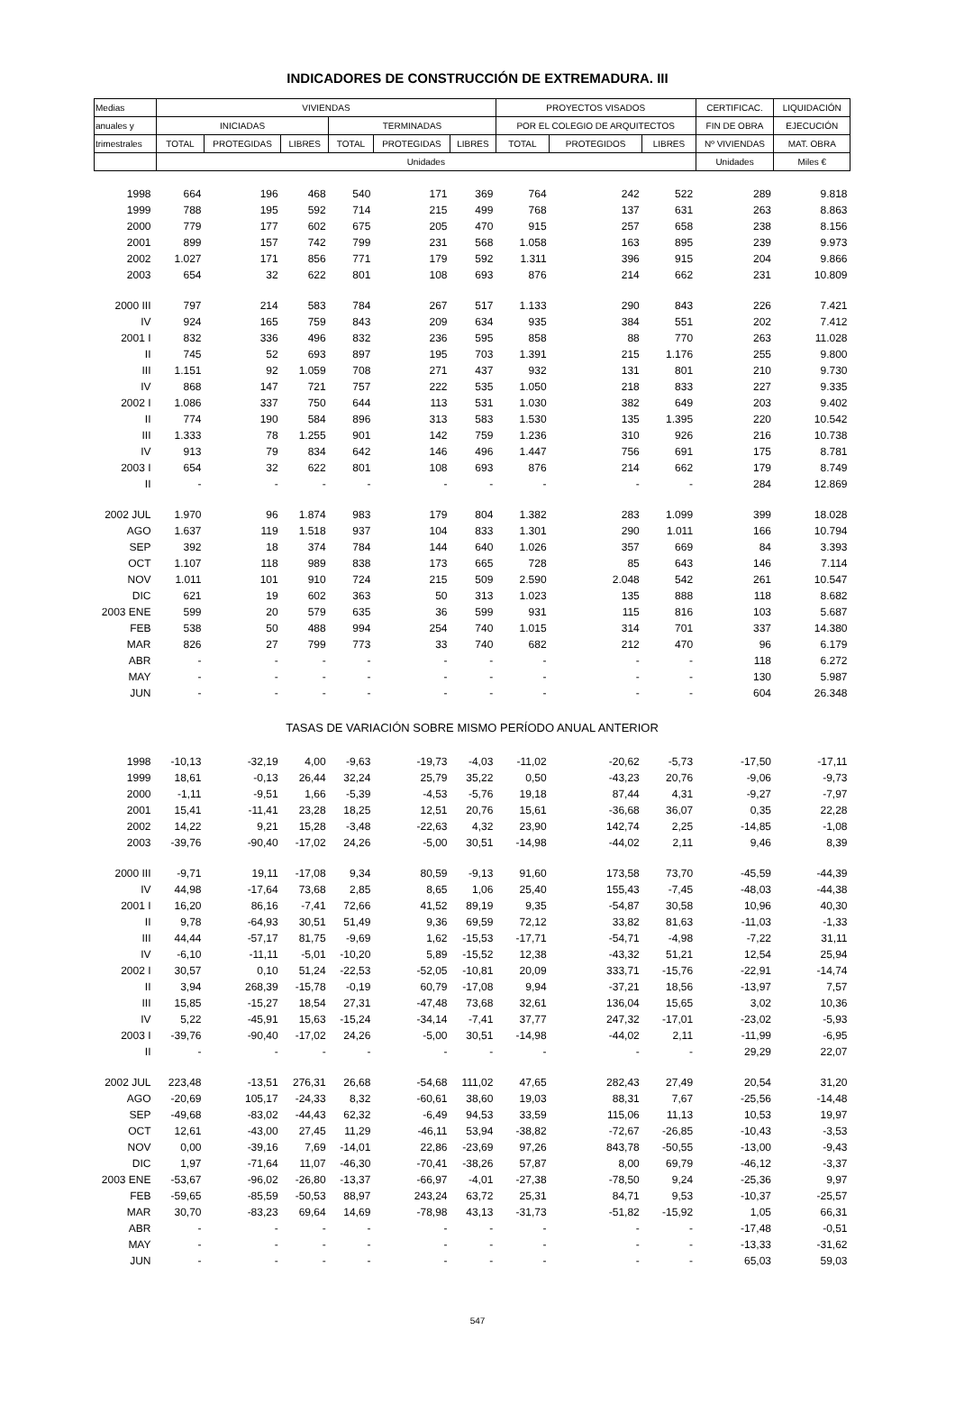INDICADORES DE CONSTRUCCIÓN DE EXTREMADURA. III
| Medias | VIVIENDAS | | | | | | PROYECTOS VISADOS | | | CERTIFICAC. | LIQUIDACIÓN |
| --- | --- | --- | --- | --- | --- | --- | --- | --- | --- | --- | --- |
| anuales y | INICIADAS | | | TERMINADAS | | | POR EL COLEGIO DE ARQUITECTOS | | | FIN DE OBRA | EJECUCIÓN |
| trimestrales | TOTAL | PROTEGIDAS | LIBRES | TOTAL | PROTEGIDAS | LIBRES | TOTAL | PROTEGIDOS | LIBRES | Nº VIVIENDAS | MAT. OBRA |
| | Unidades | | | | | | | | | Unidades | Miles € |
| 1998 | 664 | 196 | 468 | 540 | 171 | 369 | 764 | 242 | 522 | 289 | 9.818 |
| 1999 | 788 | 195 | 592 | 714 | 215 | 499 | 768 | 137 | 631 | 263 | 8.863 |
| 2000 | 779 | 177 | 602 | 675 | 205 | 470 | 915 | 257 | 658 | 238 | 8.156 |
| 2001 | 899 | 157 | 742 | 799 | 231 | 568 | 1.058 | 163 | 895 | 239 | 9.973 |
| 2002 | 1.027 | 171 | 856 | 771 | 179 | 592 | 1.311 | 396 | 915 | 204 | 9.866 |
| 2003 | 654 | 32 | 622 | 801 | 108 | 693 | 876 | 214 | 662 | 231 | 10.809 |
| 2000 III | 797 | 214 | 583 | 784 | 267 | 517 | 1.133 | 290 | 843 | 226 | 7.421 |
| IV | 924 | 165 | 759 | 843 | 209 | 634 | 935 | 384 | 551 | 202 | 7.412 |
| 2001 I | 832 | 336 | 496 | 832 | 236 | 595 | 858 | 88 | 770 | 263 | 11.028 |
| II | 745 | 52 | 693 | 897 | 195 | 703 | 1.391 | 215 | 1.176 | 255 | 9.800 |
| III | 1.151 | 92 | 1.059 | 708 | 271 | 437 | 932 | 131 | 801 | 210 | 9.730 |
| IV | 868 | 147 | 721 | 757 | 222 | 535 | 1.050 | 218 | 833 | 227 | 9.335 |
| 2002 I | 1.086 | 337 | 750 | 644 | 113 | 531 | 1.030 | 382 | 649 | 203 | 9.402 |
| II | 774 | 190 | 584 | 896 | 313 | 583 | 1.530 | 135 | 1.395 | 220 | 10.542 |
| III | 1.333 | 78 | 1.255 | 901 | 142 | 759 | 1.236 | 310 | 926 | 216 | 10.738 |
| IV | 913 | 79 | 834 | 642 | 146 | 496 | 1.447 | 756 | 691 | 175 | 8.781 |
| 2003 I | 654 | 32 | 622 | 801 | 108 | 693 | 876 | 214 | 662 | 179 | 8.749 |
| II | - | - | - | - | - | - | - | - | - | 284 | 12.869 |
| 2002 JUL | 1.970 | 96 | 1.874 | 983 | 179 | 804 | 1.382 | 283 | 1.099 | 399 | 18.028 |
| AGO | 1.637 | 119 | 1.518 | 937 | 104 | 833 | 1.301 | 290 | 1.011 | 166 | 10.794 |
| SEP | 392 | 18 | 374 | 784 | 144 | 640 | 1.026 | 357 | 669 | 84 | 3.393 |
| OCT | 1.107 | 118 | 989 | 838 | 173 | 665 | 728 | 85 | 643 | 146 | 7.114 |
| NOV | 1.011 | 101 | 910 | 724 | 215 | 509 | 2.590 | 2.048 | 542 | 261 | 10.547 |
| DIC | 621 | 19 | 602 | 363 | 50 | 313 | 1.023 | 135 | 888 | 118 | 8.682 |
| 2003 ENE | 599 | 20 | 579 | 635 | 36 | 599 | 931 | 115 | 816 | 103 | 5.687 |
| FEB | 538 | 50 | 488 | 994 | 254 | 740 | 1.015 | 314 | 701 | 337 | 14.380 |
| MAR | 826 | 27 | 799 | 773 | 33 | 740 | 682 | 212 | 470 | 96 | 6.179 |
| ABR | - | - | - | - | - | - | - | - | - | 118 | 6.272 |
| MAY | - | - | - | - | - | - | - | - | - | 130 | 5.987 |
| JUN | - | - | - | - | - | - | - | - | - | 604 | 26.348 |
| TASAS DE VARIACIÓN SOBRE MISMO PERÍODO ANUAL ANTERIOR | | | | | | | | | | | |
| 1998 | -10,13 | -32,19 | 4,00 | -9,63 | -19,73 | -4,03 | -11,02 | -20,62 | -5,73 | -17,50 | -17,11 |
| 1999 | 18,61 | -0,13 | 26,44 | 32,24 | 25,79 | 35,22 | 0,50 | -43,23 | 20,76 | -9,06 | -9,73 |
| 2000 | -1,11 | -9,51 | 1,66 | -5,39 | -4,53 | -5,76 | 19,18 | 87,44 | 4,31 | -9,27 | -7,97 |
| 2001 | 15,41 | -11,41 | 23,28 | 18,25 | 12,51 | 20,76 | 15,61 | -36,68 | 36,07 | 0,35 | 22,28 |
| 2002 | 14,22 | 9,21 | 15,28 | -3,48 | -22,63 | 4,32 | 23,90 | 142,74 | 2,25 | -14,85 | -1,08 |
| 2003 | -39,76 | -90,40 | -17,02 | 24,26 | -5,00 | 30,51 | -14,98 | -44,02 | 2,11 | 9,46 | 8,39 |
| 2000 III | -9,71 | 19,11 | -17,08 | 9,34 | 80,59 | -9,13 | 91,60 | 173,58 | 73,70 | -45,59 | -44,39 |
| IV | 44,98 | -17,64 | 73,68 | 2,85 | 8,65 | 1,06 | 25,40 | 155,43 | -7,45 | -48,03 | -44,38 |
| 2001 I | 16,20 | 86,16 | -7,41 | 72,66 | 41,52 | 89,19 | 9,35 | -54,87 | 30,58 | 10,96 | 40,30 |
| II | 9,78 | -64,93 | 30,51 | 51,49 | 9,36 | 69,59 | 72,12 | 33,82 | 81,63 | -11,03 | -1,33 |
| III | 44,44 | -57,17 | 81,75 | -9,69 | 1,62 | -15,53 | -17,71 | -54,71 | -4,98 | -7,22 | 31,11 |
| IV | -6,10 | -11,11 | -5,01 | -10,20 | 5,89 | -15,52 | 12,38 | -43,32 | 51,21 | 12,54 | 25,94 |
| 2002 I | 30,57 | 0,10 | 51,24 | -22,53 | -52,05 | -10,81 | 20,09 | 333,71 | -15,76 | -22,91 | -14,74 |
| II | 3,94 | 268,39 | -15,78 | -0,19 | 60,79 | -17,08 | 9,94 | -37,21 | 18,56 | -13,97 | 7,57 |
| III | 15,85 | -15,27 | 18,54 | 27,31 | -47,48 | 73,68 | 32,61 | 136,04 | 15,65 | 3,02 | 10,36 |
| IV | 5,22 | -45,91 | 15,63 | -15,24 | -34,14 | -7,41 | 37,77 | 247,32 | -17,01 | -23,02 | -5,93 |
| 2003 I | -39,76 | -90,40 | -17,02 | 24,26 | -5,00 | 30,51 | -14,98 | -44,02 | 2,11 | -11,99 | -6,95 |
| II | - | - | - | - | - | - | - | - | - | 29,29 | 22,07 |
| 2002 JUL | 223,48 | -13,51 | 276,31 | 26,68 | -54,68 | 111,02 | 47,65 | 282,43 | 27,49 | 20,54 | 31,20 |
| AGO | -20,69 | 105,17 | -24,33 | 8,32 | -60,61 | 38,60 | 19,03 | 88,31 | 7,67 | -25,56 | -14,48 |
| SEP | -49,68 | -83,02 | -44,43 | 62,32 | -6,49 | 94,53 | 33,59 | 115,06 | 11,13 | 10,53 | 19,97 |
| OCT | 12,61 | -43,00 | 27,45 | 11,29 | -46,11 | 53,94 | -38,82 | -72,67 | -26,85 | -10,43 | -3,53 |
| NOV | 0,00 | -39,16 | 7,69 | -14,01 | 22,86 | -23,69 | 97,26 | 843,78 | -50,55 | -13,00 | -9,43 |
| DIC | 1,97 | -71,64 | 11,07 | -46,30 | -70,41 | -38,26 | 57,87 | 8,00 | 69,79 | -46,12 | -3,37 |
| 2003 ENE | -53,67 | -96,02 | -26,80 | -13,37 | -66,97 | -4,01 | -27,38 | -78,50 | 9,24 | -25,36 | 9,97 |
| FEB | -59,65 | -85,59 | -50,53 | 88,97 | 243,24 | 63,72 | 25,31 | 84,71 | 9,53 | -10,37 | -25,57 |
| MAR | 30,70 | -83,23 | 69,64 | 14,69 | -78,98 | 43,13 | -31,73 | -51,82 | -15,92 | 1,05 | 66,31 |
| ABR | - | - | - | - | - | - | - | - | - | -17,48 | -0,51 |
| MAY | - | - | - | - | - | - | - | - | - | -13,33 | -31,62 |
| JUN | - | - | - | - | - | - | - | - | - | 65,03 | 59,03 |
547